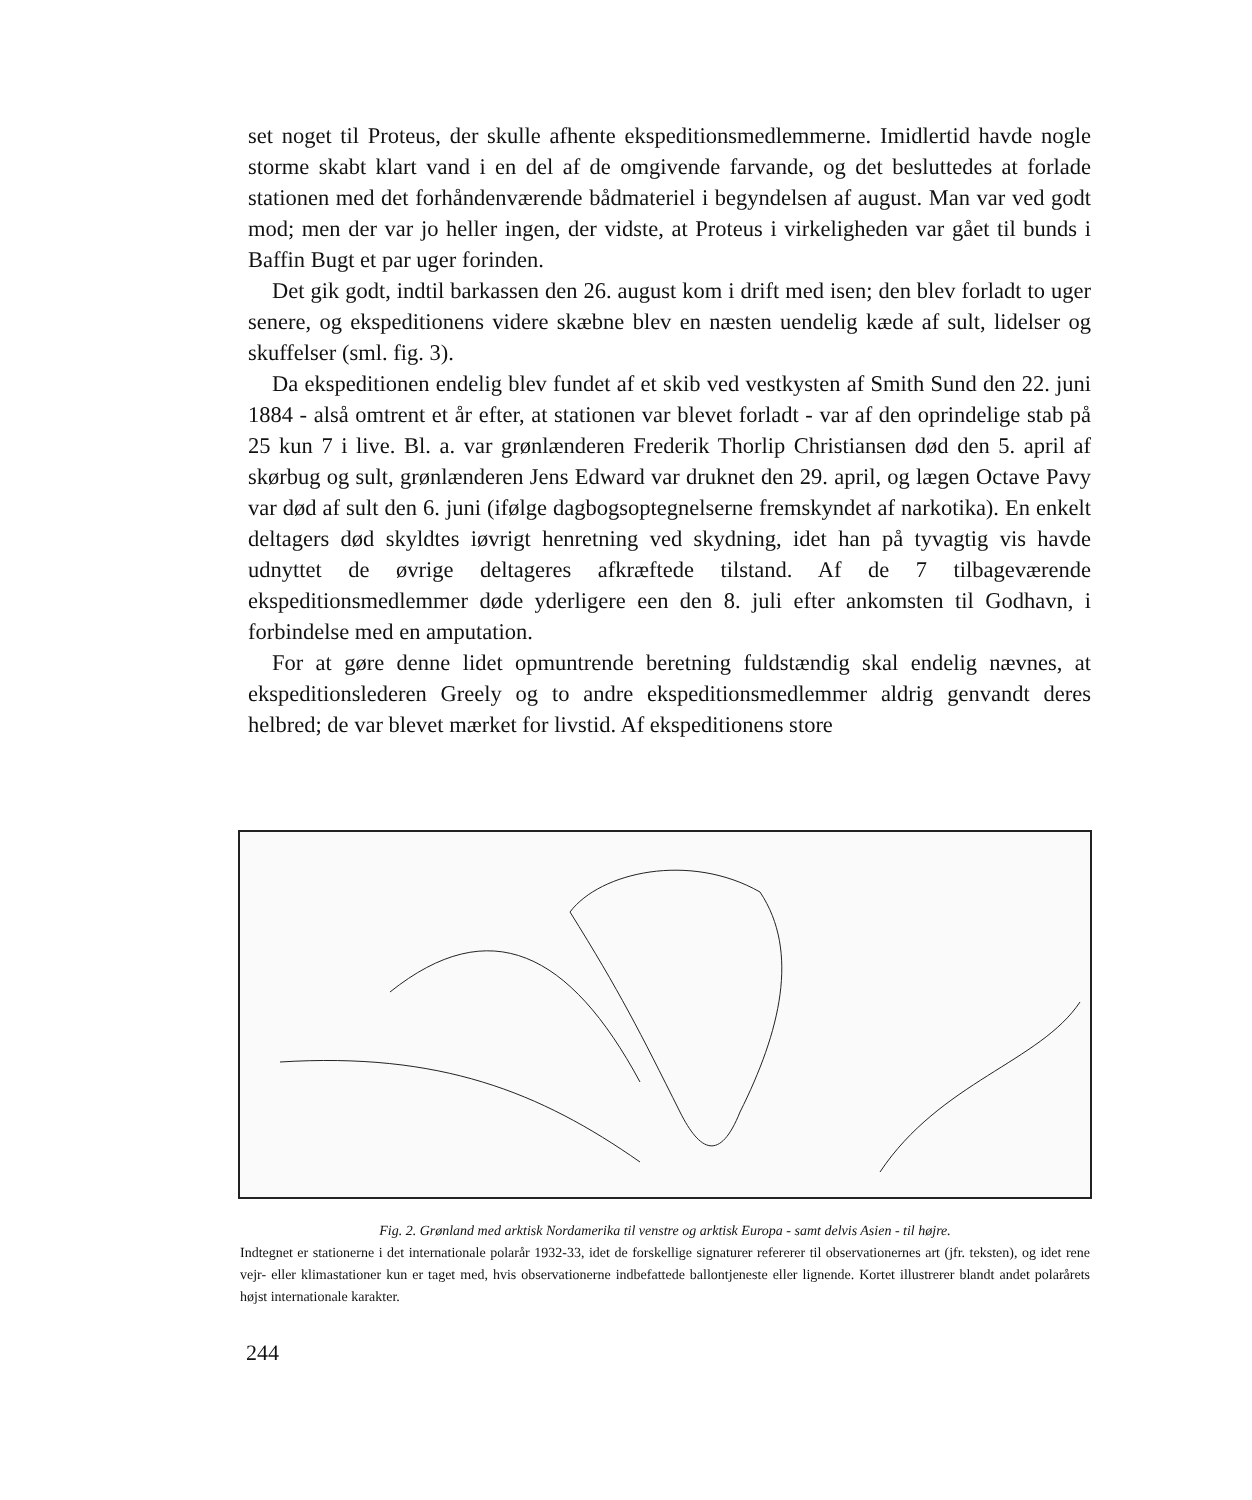set noget til Proteus, der skulle afhente ekspeditionsmedlemmerne. Imidlertid havde nogle storme skabt klart vand i en del af de omgivende farvande, og det besluttedes at forlade stationen med det forhåndenværende bådmateriel i begyndelsen af august. Man var ved godt mod; men der var jo heller ingen, der vidste, at Proteus i virkeligheden var gået til bunds i Baffin Bugt et par uger forinden.
Det gik godt, indtil barkassen den 26. august kom i drift med isen; den blev forladt to uger senere, og ekspeditionens videre skæbne blev en næsten uendelig kæde af sult, lidelser og skuffelser (sml. fig. 3).
Da ekspeditionen endelig blev fundet af et skib ved vestkysten af Smith Sund den 22. juni 1884 - alså omtrent et år efter, at stationen var blevet forladt - var af den oprindelige stab på 25 kun 7 i live. Bl. a. var grønlænderen Frederik Thorlip Christiansen død den 5. april af skørbug og sult, grønlænderen Jens Edward var druknet den 29. april, og lægen Octave Pavy var død af sult den 6. juni (ifølge dagbogsoptegnelserne fremskyndet af narkotika). En enkelt deltagers død skyldtes iøvrigt henretning ved skydning, idet han på tyvagtig vis havde udnyttet de øvrige deltageres afkræftede tilstand. Af de 7 tilbageværende ekspeditionsmedlemmer døde yderligere een den 8. juli efter ankomsten til Godhavn, i forbindelse med en amputation.
For at gøre denne lidet opmuntrende beretning fuldstændig skal endelig nævnes, at ekspeditionslederen Greely og to andre ekspeditionsmedlemmer aldrig genvandt deres helbred; de var blevet mærket for livstid. Af ekspeditionens store
Fig. 2. Grønland med arktisk Nordamerika til venstre og arktisk Europa - samt delvis Asien - til højre.
Indtegnet er stationerne i det internationale polarår 1932-33, idet de forskellige signaturer refererer til observationernes art (jfr. teksten), og idet rene vejr- eller klimastationer kun er taget med, hvis observationerne indbefattede ballontjeneste eller lignende. Kortet illustrerer blandt andet polarårets højst internationale karakter.
244